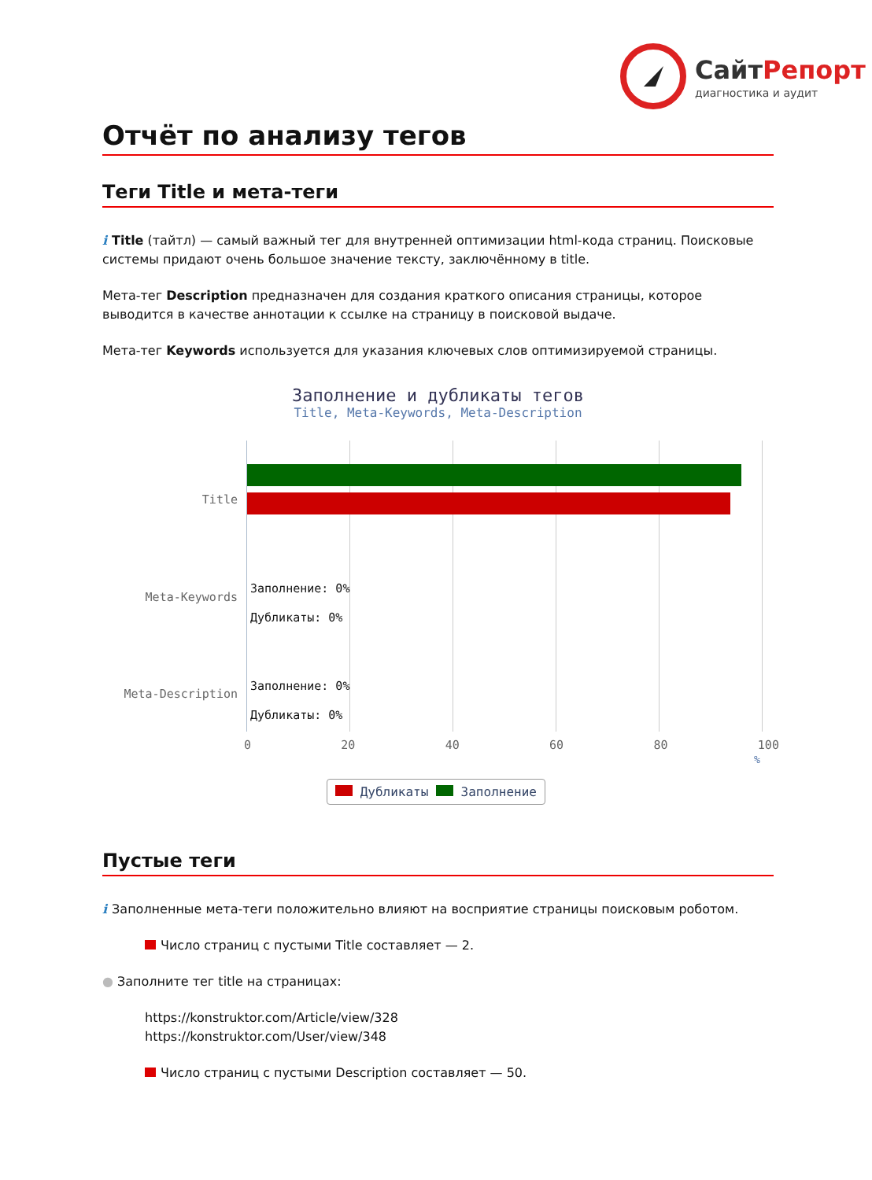Сайт Репорт
диагностика и аудит
Отчёт по анализу тегов
Теги Title и мета-теги
i Title (тайтл) — самый важный тег для внутренней оптимизации html-кода страниц. Поисковые системы придают очень большое значение тексту, заключённому в title.
Мета-тег Description предназначен для создания краткого описания страницы, которое выводится в качестве аннотации к ссылке на страницу в поисковой выдаче.
Мета-тег Keywords используется для указания ключевых слов оптимизируемой страницы.
Заполнение и дубликаты тегов
Title, Meta-Keywords, Meta-Description
Title
Meta-Keywords
Meta-Description
Заполнение: 0%
Дубликаты: 0%
Заполнение: 0%
Дубликаты: 0%
0 20 40 60 80 100
%
Дубликаты Заполнение
Пустые теги
i Заполненные мета-теги положительно влияют на восприятие страницы поисковым роботом.
Число страниц с пустыми Title составляет — 2.
● Заполните тег title на страницах:
https://konstruktor.com/Article/view/328
https://konstruktor.com/User/view/348
Число страниц с пустыми Description составляет — 50.